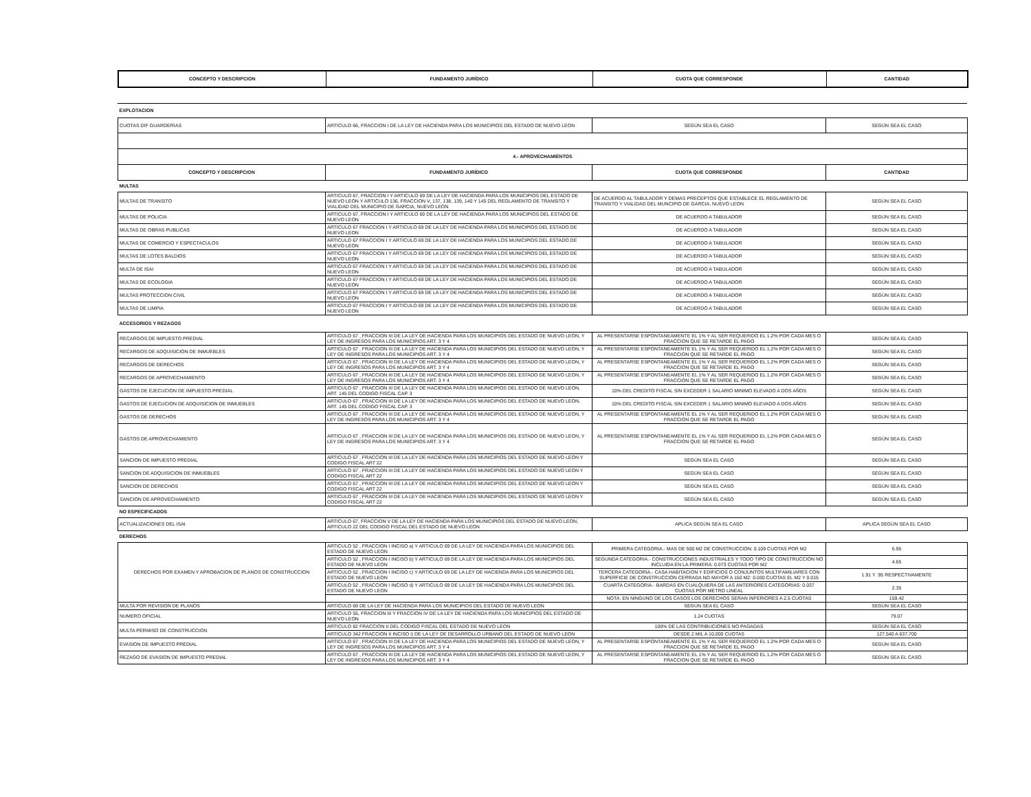| CONCEPTO Y DESCRIPCION | FUNDAMENTO JURÍDICO | CUOTA QUE CORRESPONDE | CANTIDAD |
| --- | --- | --- | --- |
| EXPLOTACION | | | |
| CUOTAS DIF GUARDERIAS | ARTICULO 66, FRACCION I DE LA LEY DE HACIENDA PARA LOS MUNICIPIOS DEL ESTADO DE NUEVO LEON | SEGÚN SEA EL CASO | SEGÚN SEA EL CASO |
| 4.- APROVECHAMIENTOS | | | |
| CONCEPTO Y DESCRIPCION | FUNDAMENTO JURÍDICO | CUOTA QUE CORRESPONDE | CANTIDAD |
| MULTAS | | | |
| MULTAS DE TRANSITO | ARTICULO 67, FRACCION I Y ARTICULO 69 DE LA LEY DE HACIENDA PARA LOS MUNICIPIOS DEL ESTADO DE NUEVO LEON Y ARTICULO 136, FRACCION V, 137, 138, 139, 140 Y 145 DEL REGLAMENTO DE TRANSITO Y VIALIDAD DEL MUNICIPIO DE GARCIA, NUEVO LEON | DE ACUERDO AL TABULADOR Y DEMAS PRECEPTOS QUE ESTABLECE EL REGLAMENTO DE TRANSITO Y VIALIDAD DEL MUNCIPIO DE GARCIA, NUEVO LEON | SEGÚN SEA EL CASO |
| MULTAS DE POLICIA | ARTICULO 67, FRACCION I Y ARTICULO 69 DE LA LEY DE HACIENDA PARA LOS MUNICIPIOS DEL ESTADO DE NUEVO LEON | DE ACUERDO A TABULADOR | SEGÚN SEA EL CASO |
| MULTAS DE OBRAS PUBLICAS | ARTICULO 67 FRACCION I Y ARTICULO 69 DE LA LEY DE HACIENDA PARA LOS MUNICIPIOS DEL ESTADO DE NUEVO LEON | DE ACUERDO A TABULADOR | SEGÚN SEA EL CASO |
| MULTAS DE COMERCIO Y ESPECTACULOS | ARTICULO 67 FRACCION I Y ARTICULO 69 DE LA LEY DE HACIENDA PARA LOS MUNICIPIOS DEL ESTADO DE NUEVO LEON | DE ACUERDO A TABULADOR | SEGÚN SEA EL CASO |
| MULTAS DE LOTES BALDIOS | ARTICULO 67 FRACCION I Y ARTICULO 69 DE LA LEY DE HACIENDA PARA LOS MUNICIPIOS DEL ESTADO DE NUEVO LEON | DE ACUERDO A TABULADOR | SEGÚN SEA EL CASO |
| MULTA DE ISAI | ARTICULO 67 FRACCION I Y ARTICULO 69 DE LA LEY DE HACIENDA PARA LOS MUNICIPIOS DEL ESTADO DE NUEVO LEON | DE ACUERDO A TABULADOR | SEGÚN SEA EL CASO |
| MULTAS DE ECOLOGIA | ARTICULO 67 FRACCION I Y ARTICULO 69 DE LA LEY DE HACIENDA PARA LOS MUNICIPIOS DEL ESTADO DE NUEVO LEON | DE ACUERDO A TABULADOR | SEGÚN SEA EL CASO |
| MULTAS PROTECCION CIVIL | ARTICULO 67 FRACCION I Y ARTICULO 69 DE LA LEY DE HACIENDA PARA LOS MUNICIPIOS DEL ESTADO DE NUEVO LEON | DE ACUERDO A TABULADOR | SEGÚN SEA EL CASO |
| MULTAS DE LIMPIA | ARTICULO 67 FRACCION I Y ARTICULO 69 DE LA LEY DE HACIENDA PARA LOS MUNICIPIOS DEL ESTADO DE NUEVO LEON | DE ACUERDO A TABULADOR | SEGÚN SEA EL CASO |
| ACCESORIOS Y REZAGOS | | | |
| RECARGOS DE IMPUESTO PREDIAL | ARTICULO 67 , FRACCION III DE LA LEY DE HACIENDA PARA LOS MUNICIPIOS DEL ESTADO DE NUEVO LEON, Y LEY DE INGRESOS PARA LOS MUNICIPIOS ART. 3 Y 4 | AL PRESENTARSE ESPONTANEAMENTE EL 1% Y AL SER REQUERIDO EL 1.2% POR CADA MES O FRACCION QUE SE RETARDE EL PAGO | SEGÚN SEA EL CASO |
| RECARGOS DE ADQUISICION DE INMUEBLES | ARTICULO 67 , FRACCION III DE LA LEY DE HACIENDA PARA LOS MUNICIPIOS DEL ESTADO DE NUEVO LEON, Y LEY DE INGRESOS PARA LOS MUNICIPIOS ART. 3 Y 4 | AL PRESENTARSE ESPONTANEAMENTE EL 1% Y AL SER REQUERIDO EL 1.2% POR CADA MES O FRACCION QUE SE RETARDE EL PAGO | SEGÚN SEA EL CASO |
| RECARGOS DE DERECHOS | ARTICULO 67 , FRACCION III DE LA LEY DE HACIENDA PARA LOS MUNICIPIOS DEL ESTADO DE NUEVO LEON, Y LEY DE INGRESOS PARA LOS MUNICIPIOS ART. 3 Y 4 | AL PRESENTARSE ESPONTANEAMENTE EL 1% Y AL SER REQUERIDO EL 1.2% POR CADA MES O FRACCION QUE SE RETARDE EL PAGO | SEGÚN SEA EL CASO |
| RECARGOS DE APROVECHAMIENTO | ARTICULO 67 , FRACCION III DE LA LEY DE HACIENDA PARA LOS MUNICIPIOS DEL ESTADO DE NUEVO LEON, Y LEY DE INGRESOS PARA LOS MUNICIPIOS ART. 3 Y 4 | AL PRESENTARSE ESPONTANEAMENTE EL 1% Y AL SER REQUERIDO EL 1.2% POR CADA MES O FRACCION QUE SE RETARDE EL PAGO | SEGÚN SEA EL CASO |
| GASTOS DE EJECUCION DE IMPUESTO PREDIAL | ARTICULO 67 , FRACCION III DE LA LEY DE HACIENDA PARA LOS MUNICIPIOS DEL ESTADO DE NUEVO LEON, ART. 145 DEL CODIGO FISCAL CAP. 3 | 10% DEL CREDITO FISCAL SIN EXCEDER 1 SALARIO MINIMO ELEVADO A DOS AÑOS | SEGÚN SEA EL CASO |
| GASTOS DE EJECUCION DE ADQUISICION DE INMUEBLES | ARTICULO 67 , FRACCION III DE LA LEY DE HACIENDA PARA LOS MUNICIPIOS DEL ESTADO DE NUEVO LEON, ART. 145 DEL CODIGO FISCAL CAP. 3 | 10% DEL CREDITO FISCAL SIN EXCEDER 1 SALARIO MINIMO ELEVADO A DOS AÑOS | SEGÚN SEA EL CASO |
| GASTOS DE DERECHOS | ARTICULO 67 , FRACCION III DE LA LEY DE HACIENDA PARA LOS MUNICIPIOS DEL ESTADO DE NUEVO LEON, Y LEY DE INGRESOS PARA LOS MUNICIPIOS ART. 3 Y 4 | AL PRESENTARSE ESPONTANEAMENTE EL 1% Y AL SER REQUERIDO EL 1.2% POR CADA MES O FRACCION QUE SE RETARDE EL PAGO | SEGÚN SEA EL CASO |
| GASTOS DE APROVECHAMIENTO | ARTICULO 67 , FRACCION III DE LA LEY DE HACIENDA PARA LOS MUNICIPIOS DEL ESTADO DE NUEVO LEON, Y LEY DE INGRESOS PARA LOS MUNICIPIOS ART. 3 Y 4 | AL PRESENTARSE ESPONTANEAMENTE EL 1% Y AL SER REQUERIDO EL 1.2% POR CADA MES O FRACCION QUE SE RETARDE EL PAGO | SEGÚN SEA EL CASO |
| SANCION DE IMPUESTO PREDIAL | ARTICULO 67 , FRACCION III DE LA LEY DE HACIENDA PARA LOS MUNICIPIOS DEL ESTADO DE NUEVO LEON Y CODIGO FISCAL ART 22 | SEGÚN SEA EL CASO | SEGÚN SEA EL CASO |
| SANCION DE ADQUISICION DE INMUEBLES | ARTICULO 67 , FRACCION III DE LA LEY DE HACIENDA PARA LOS MUNICIPIOS DEL ESTADO DE NUEVO LEON Y CODIGO FISCAL ART 22 | SEGÚN SEA EL CASO | SEGÚN SEA EL CASO |
| SANCION DE DERECHOS | ARTICULO 67 , FRACCION III DE LA LEY DE HACIENDA PARA LOS MUNICIPIOS DEL ESTADO DE NUEVO LEON Y CODIGO FISCAL ART 22 | SEGÚN SEA EL CASO | SEGÚN SEA EL CASO |
| SANCION DE APROVECHAMIENTO | ARTICULO 67 , FRACCION III DE LA LEY DE HACIENDA PARA LOS MUNICIPIOS DEL ESTADO DE NUEVO LEON Y CODIGO FISCAL ART 22 | SEGÚN SEA EL CASO | SEGÚN SEA EL CASO |
| NO ESPECIFICADOS | | | |
| ACTUALIZACIONES DEL ISAI | ARTICULO 67, FRACCION V DE LA LEY DE HACIENDA PARA LOS MUNICIPIOS DEL ESTADO DE NUEVO LEON, ARTICULO 22 DEL CODIGO FISCAL DEL ESTADO DE NUEVO LEON | APLICA SEGÚN SEA EL CASO | APLICA SEGÚN SEA EL CASO |
| DERECHOS | | | |
| DERECHOS POR EXAMEN Y APROBACION DE PLANOS DE CONSTRUCCION | ARTICULO 52 , FRACCION I INCISO a) Y ARTICULO 69 DE LA LEY DE HACIENDA PARA LOS MUNICIPIOS DEL ESTADO DE NUEVO LEON | PRIMERA CATEGORIA.- MAS DE 500 M2 DE CONSTRUCCION: 0.109 CUOTAS POR M2 | 6.95 |
| | ARTICULO 52 , FRACCION I INCISO b) Y ARTICULO 69 DE LA LEY DE HACIENDA PARA LOS MUNICIPIOS DEL ESTADO DE NUEVO LEON | SEGUNDA CATEGORIA.- CONSTRUCCIONES INDUSTRIALES Y TODO TIPO DE CONSTRUCCION NO INCLUIDA EN LA PRIMERA: 0.073 CUOTAS POR M2 | 4.65 |
| | ARTICULO 52 , FRACCION I INCISO c) Y ARTICULO 69 DE LA LEY DE HACIENDA PARA LOS MUNICIPIOS DEL ESTADO DE NUEVO LEON | TERCERA CATEGORIA.- CASA HABITACION Y EDIFICIOS O CONJUNTOS MULTIFAMILIARES CON SUPERFICIE DE CONSTRUCCION CERRADA NO MAYOR A 150 M2: 0.030 CUOTAS EL M2 Y 0.015 | 1.91 Y .95 RESPECTIVAMENTE |
| | ARTICULO 52 , FRACCION I INCISO d) Y ARTICULO 69 DE LA LEY DE HACIENDA PARA LOS MUNICIPIOS DEL ESTADO DE NUEVO LEON | CUARTA CATEGORIA.- BARDAS EN CUALQUIERA DE LAS ANTERIORES CATEGORIAS: 0.037 CUOTAS POR METRO LINEAL | 2.35 |
| | | NOTA: EN NINGUNO DE LOS CASOS LOS DERECHOS SERAN INFERIORES A 2.5 CUOTAS | 159.42 |
| MULTA POR REVISION DE PLANOS | ARTICULO 69 DE LA LEY DE HACIENDA PARA LOS MUNICIPIOS DEL ESTADO DE NUEVO LEON | SEGÚN SEA EL CASO | SEGÚN SEA EL CASO |
| NUMERO OFICIAL | ARTICULO 55, FRACCION III Y FRACCION IV DE LA LEY DE HACIENDA PARA LOS MUNICIPIOS DEL ESTADO DE NUEVO LEON | 1.24 CUOTAS | 79.07 |
| MULTA PERMISO DE CONSTRUCCION | ARTICULO 82 FRACCION II DEL CODIGO FISCAL DEL ESTADO DE NUEVO LEON | 100% DE LAS CONTRIBUCIONES NO PAGADAS | SEGÚN SEA EL CASO |
| | ARTICULO 342 FRACCION II INCISO i) DE LA LEY DE DESARROLLO URBANO DEL ESTADO DE NUEVO LEON | DESDE 2 MIL A 10,000 CUOTAS | 127,540 A 637,700 |
| EVASION DE IMPUESTO PREDIAL | ARTICULO 67 , FRACCION III DE LA LEY DE HACIENDA PARA LOS MUNICIPIOS DEL ESTADO DE NUEVO LEON, Y LEY DE INGRESOS PARA LOS MUNICIPIOS ART. 3 Y 4 | AL PRESENTARSE ESPONTANEAMENTE EL 1% Y AL SER REQUERIDO EL 1.2% POR CADA MES O FRACCION QUE SE RETARDE EL PAGO | SEGÚN SEA EL CASO |
| REZAGO DE EVASION DE IMPUESTO PREDIAL | ARTICULO 67 , FRACCION III DE LA LEY DE HACIENDA PARA LOS MUNICIPIOS DEL ESTADO DE NUEVO LEON, Y LEY DE INGRESOS PARA LOS MUNICIPIOS ART. 3 Y 4 | AL PRESENTARSE ESPONTANEAMENTE EL 1% Y AL SER REQUERIDO EL 1.2% POR CADA MES O FRACCION QUE SE RETARDE EL PAGO | SEGÚN SEA EL CASO |